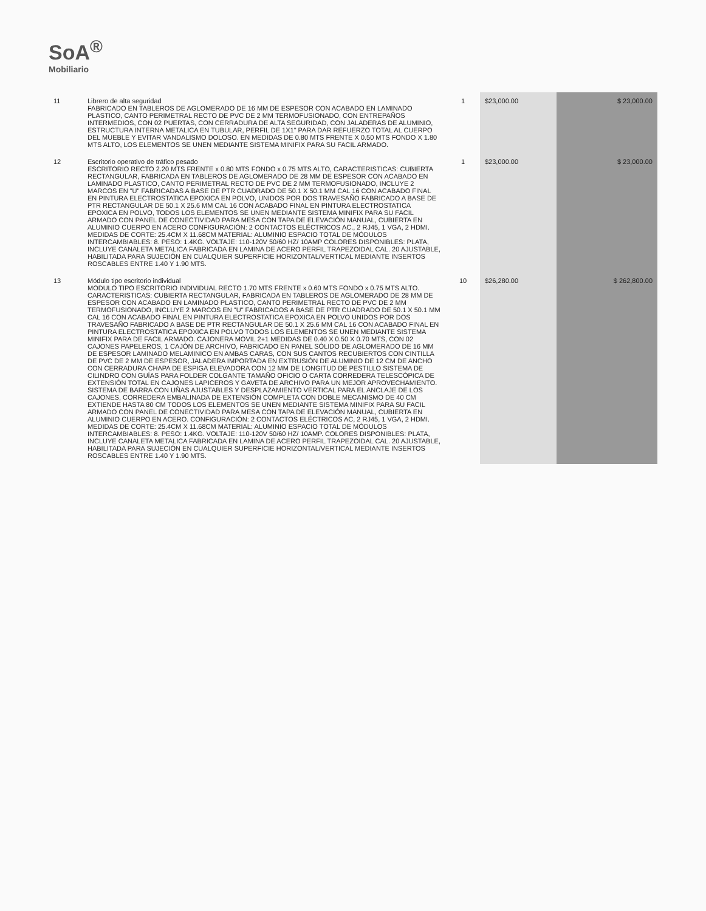SoA<sup>®</sup>
Mobiliario
| 11 | Librero de alta seguridad FABRICADO EN TABLEROS DE AGLOMERADO DE 16 MM DE ESPESOR CON ACABADO EN LAMINADO PLASTICO, CANTO PERIMETRAL RECTO DE PVC DE 2 MM TERMOFUSIONADO, CON ENTREPAÑOS INTERMEDIOS, CON 02 PUERTAS, CON CERRADURA DE ALTA SEGURIDAD, CON JALADERAS DE ALUMINIO, ESTRUCTURA INTERNA METALICA EN TUBULAR, PERFIL DE 1X1" PARA DAR REFUERZO TOTAL AL CUERPO DEL MUEBLE Y EVITAR VANDALISMO DOLOSO. EN MEDIDAS DE 0.80 MTS FRENTE X 0.50 MTS FONDO X 1.80 MTS ALTO, LOS ELEMENTOS SE UNEN MEDIANTE SISTEMA MINIFIX PARA SU FACIL ARMADO. | 1 | $23,000.00 | $ 23,000.00 |
| 12 | Escritorio operativo de tráfico pesado ESCRITORIO RECTO 2.20 MTS FRENTE x 0.80 MTS FONDO x 0.75 MTS ALTO, CARACTERISTICAS: CUBIERTA RECTANGULAR, FABRICADA EN TABLEROS DE AGLOMERADO DE 28 MM DE ESPESOR CON ACABADO EN LAMINADO PLASTICO, CANTO PERIMETRAL RECTO DE PVC DE 2 MM TERMOFUSIONADO, INCLUYE 2 MARCOS EN "U" FABRICADAS A BASE DE PTR CUADRADO DE 50.1 X 50.1 MM CAL 16 CON ACABADO FINAL EN PINTURA ELECTROSTATICA EPOXICA EN POLVO, UNIDOS POR DOS TRAVESAÑO FABRICADO A BASE DE PTR RECTANGULAR DE 50.1 X 25.6 MM CAL 16 CON ACABADO FINAL EN PINTURA ELECTROSTATICA EPOXICA EN POLVO, TODOS LOS ELEMENTOS SE UNEN MEDIANTE SISTEMA MINIFIX PARA SU FACIL ARMADO CON PANEL DE CONECTIVIDAD PARA MESA CON TAPA DE ELEVACIÓN MANUAL, CUBIERTA EN ALUMINIO CUERPO EN ACERO CONFIGURACIÓN: 2 CONTACTOS ELÉCTRICOS AC., 2 RJ45, 1 VGA, 2 HDMI. MEDIDAS DE CORTE: 25.4CM X 11.68CM MATERIAL: ALUMINIO ESPACIO TOTAL DE MÓDULOS INTERCAMBIABLES: 8. PESO: 1.4KG. VOLTAJE: 110-120V 50/60 HZ/ 10AMP COLORES DISPONIBLES: PLATA, INCLUYE CANALETA METALICA FABRICADA EN LAMINA DE ACERO PERFIL TRAPEZOIDAL CAL. 20 AJUSTABLE, HABILITADA PARA SUJECIÓN EN CUALQUIER SUPERFICIE HORIZONTAL/VERTICAL MEDIANTE INSERTOS ROSCABLES ENTRE 1.40 Y 1.90 MTS. | 1 | $23,000.00 | $ 23,000.00 |
| 13 | Módulo tipo escritorio individual MODULO TIPO ESCRITORIO INDIVIDUAL RECTO 1.70 MTS FRENTE x 0.60 MTS FONDO x 0.75 MTS ALTO. CARACTERISTICAS: CUBIERTA RECTANGULAR, FABRICADA EN TABLEROS DE AGLOMERADO DE 28 MM DE ESPESOR CON ACABADO EN LAMINADO PLASTICO, CANTO PERIMETRAL RECTO DE PVC DE 2 MM TERMOFUSIONADO, INCLUYE 2 MARCOS EN "U" FABRICADOS A BASE DE PTR CUADRADO DE 50.1 X 50.1 MM CAL 16 CON ACABADO FINAL EN PINTURA ELECTROSTATICA EPOXICA EN POLVO UNIDOS POR DOS TRAVESAÑO FABRICADO A BASE DE PTR RECTANGULAR DE 50.1 X 25.6 MM CAL 16 CON ACABADO FINAL EN PINTURA ELECTROSTATICA EPOXICA EN POLVO TODOS LOS ELEMENTOS SE UNEN MEDIANTE SISTEMA MINIFIX PARA DE FACIL ARMADO. CAJONERA MOVIL 2+1 MEDIDAS DE 0.40 X 0.50 X 0.70 MTS, CON 02 CAJONES PAPELEROS, 1 CAJÓN DE ARCHIVO, FABRICADO EN PANEL SÓLIDO DE AGLOMERADO DE 16 MM DE ESPESOR LAMINADO MELAMINICO EN AMBAS CARAS, CON SUS CANTOS RECUBIERTOS CON CINTILLA DE PVC DE 2 MM DE ESPESOR, JALADERA IMPORTADA EN EXTRUSIÓN DE ALUMINIO DE 12 CM DE ANCHO CON CERRADURA CHAPA DE ESPIGA ELEVADORA CON 12 MM DE LONGITUD DE PESTILLO SISTEMA DE CILINDRO CON GUÍAS PARA FOLDER COLGANTE TAMAÑO OFICIO O CARTA CORREDERA TELESCÓPICA DE EXTENSIÓN TOTAL EN CAJONES LAPICEROS Y GAVETA DE ARCHIVO PARA UN MEJOR APROVECHAMIENTO. SISTEMA DE BARRA CON UÑAS AJUSTABLES Y DESPLAZAMIENTO VERTICAL PARA EL ANCLAJE DE LOS CAJONES, CORREDERA EMBALINADA DE EXTENSIÓN COMPLETA CON DOBLE MECANISMO DE 40 CM EXTIENDE HASTA 80 CM TODOS LOS ELEMENTOS SE UNEN MEDIANTE SISTEMA MINIFIX PARA SU FACIL ARMADO CON PANEL DE CONECTIVIDAD PARA MESA CON TAPA DE ELEVACIÓN MANUAL, CUBIERTA EN ALUMINIO CUERPO EN ACERO. CONFIGURACIÓN: 2 CONTACTOS ELÉCTRICOS AC, 2 RJ45, 1 VGA, 2 HDMI. MEDIDAS DE CORTE: 25.4CM X 11.68CM MATERIAL: ALUMINIO ESPACIO TOTAL DE MÓDULOS INTERCAMBIABLES: 8. PESO: 1.4KG. VOLTAJE: 110-120V 50/60 HZ/ 10AMP. COLORES DISPONIBLES: PLATA, INCLUYE CANALETA METALICA FABRICADA EN LAMINA DE ACERO PERFIL TRAPEZOIDAL CAL. 20 AJUSTABLE, HABILITADA PARA SUJECIÓN EN CUALQUIER SUPERFICIE HORIZONTAL/VERTICAL MEDIANTE INSERTOS ROSCABLES ENTRE 1.40 Y 1.90 MTS. | 10 | $26,280.00 | $ 262,800.00 |